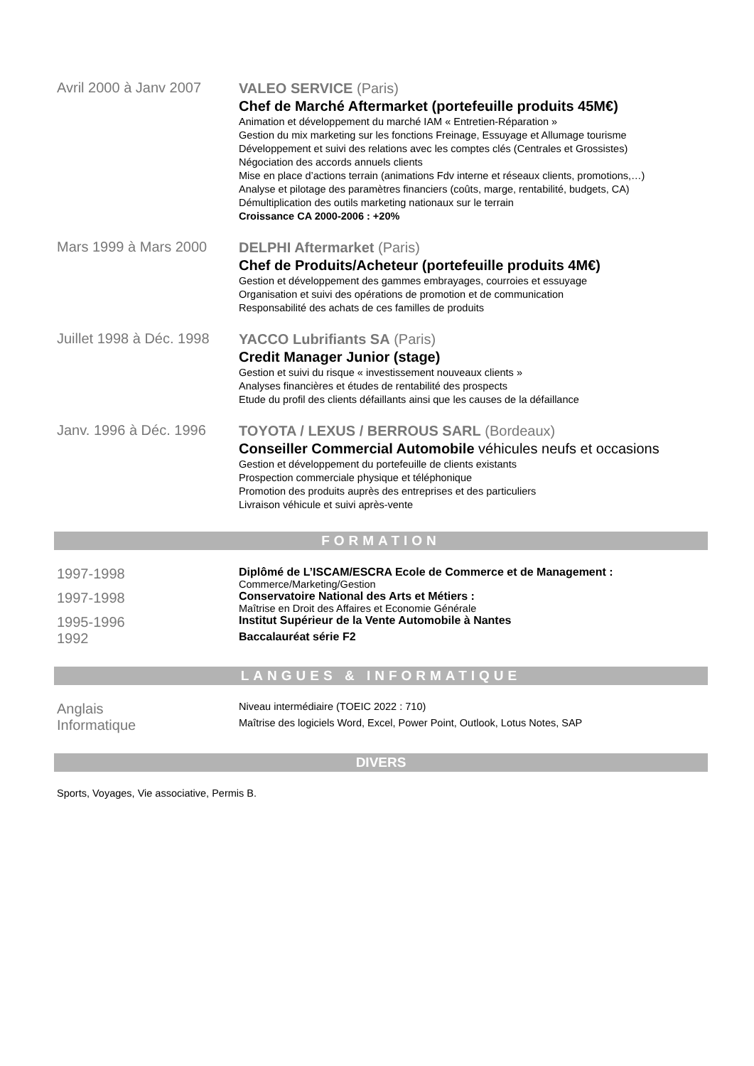Avril 2000 à Janv 2007
VALEO SERVICE (Paris)
Chef de Marché Aftermarket (portefeuille produits 45M€)
Animation et développement du marché IAM « Entretien-Réparation »
Gestion du mix marketing sur les fonctions Freinage, Essuyage et Allumage tourisme
Développement et suivi des relations avec les comptes clés (Centrales et Grossistes)
Négociation des accords annuels clients
Mise en place d’actions terrain (animations Fdv interne et réseaux clients, promotions,…)
Analyse et pilotage des paramètres financiers (coûts, marge, rentabilité, budgets, CA)
Démultiplication des outils marketing nationaux sur le terrain
Croissance CA 2000-2006 : +20%
Mars 1999 à Mars 2000
DELPHI Aftermarket (Paris)
Chef de Produits/Acheteur (portefeuille produits 4M€)
Gestion et développement des gammes embrayages, courroies et essuyage
Organisation et suivi des opérations de promotion et de communication
Responsabilité des achats de ces familles de produits
Juillet 1998 à Déc. 1998
YACCO Lubrifiants SA (Paris)
Credit Manager Junior (stage)
Gestion et suivi du risque « investissement nouveaux clients »
Analyses financières et études de rentabilité des prospects
Etude du profil des clients défaillants ainsi que les causes de la défaillance
Janv. 1996 à Déc. 1996
TOYOTA / LEXUS / BERROUS SARL (Bordeaux)
Conseiller Commercial Automobile véhicules neufs et occasions
Gestion et développement du portefeuille de clients existants
Prospection commerciale physique et téléphonique
Promotion des produits auprès des entreprises et des particuliers
Livraison véhicule et suivi après-vente
FORMATION
1997-1998
Diplômé de L’ISCAM/ESCRA Ecole de Commerce et de Management :
Commerce/Marketing/Gestion
1997-1998
Conservatoire National des Arts et Métiers :
Maîtrise en Droit des Affaires et Economie Générale
1995-1996
Institut Supérieur de la Vente Automobile à Nantes
1992
Baccalauréat série F2
LANGUES & INFORMATIQUE
Anglais
Niveau intermédiaire (TOEIC 2022 : 710)
Informatique
Maîtrise des logiciels Word, Excel, Power Point, Outlook, Lotus Notes, SAP
DIVERS
Sports, Voyages, Vie associative, Permis B.